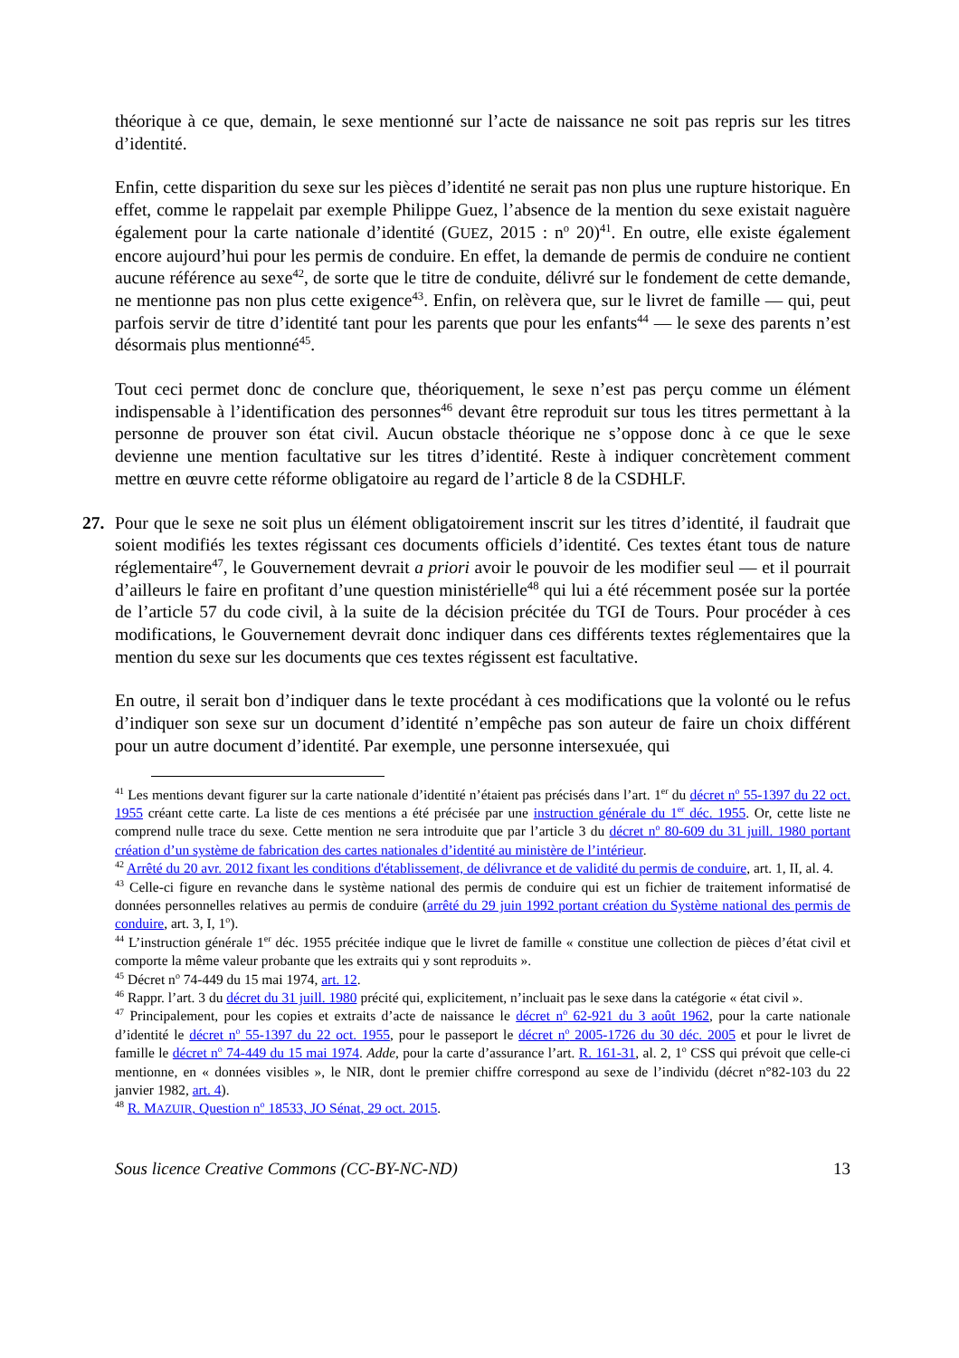théorique à ce que, demain, le sexe mentionné sur l’acte de naissance ne soit pas repris sur les titres d’identité.
Enfin, cette disparition du sexe sur les pièces d’identité ne serait pas non plus une rupture historique. En effet, comme le rappelait par exemple Philippe Guez, l’absence de la mention du sexe existait naguère également pour la carte nationale d’identité (GUEZ, 2015 : n<sup>o</sup> 20)<sup>41</sup>. En outre, elle existe également encore aujourd’hui pour les permis de conduire. En effet, la demande de permis de conduire ne contient aucune référence au sexe<sup>42</sup>, de sorte que le titre de conduite, délivré sur le fondement de cette demande, ne mentionne pas non plus cette exigence<sup>43</sup>. Enfin, on relèvera que, sur le livret de famille — qui, peut parfois servir de titre d’identité tant pour les parents que pour les enfants<sup>44</sup> — le sexe des parents n’est désormais plus mentionné<sup>45</sup>.
Tout ceci permet donc de conclure que, théoriquement, le sexe n’est pas perçu comme un élément indispensable à l’identification des personnes<sup>46</sup> devant être reproduit sur tous les titres permettant à la personne de prouver son état civil. Aucun obstacle théorique ne s’oppose donc à ce que le sexe devienne une mention facultative sur les titres d’identité. Reste à indiquer concrètement comment mettre en œuvre cette réforme obligatoire au regard de l’article 8 de la CSDHLF.
27. Pour que le sexe ne soit plus un élément obligatoirement inscrit sur les titres d’identité, il faudrait que soient modifiés les textes régissant ces documents officiels d’identité. Ces textes étant tous de nature réglementaire<sup>47</sup>, le Gouvernement devrait a priori avoir le pouvoir de les modifier seul — et il pourrait d’ailleurs le faire en profitant d’une question ministérielle<sup>48</sup> qui lui a été récemment posée sur la portée de l’article 57 du code civil, à la suite de la décision précitée du TGI de Tours. Pour procéder à ces modifications, le Gouvernement devrait donc indiquer dans ces différents textes réglementaires que la mention du sexe sur les documents que ces textes régissent est facultative.
En outre, il serait bon d’indiquer dans le texte procédant à ces modifications que la volonté ou le refus d’indiquer son sexe sur un document d’identité n’empêche pas son auteur de faire un choix différent pour un autre document d’identité. Par exemple, une personne intersexuée, qui
<sup>41</sup> Les mentions devant figurer sur la carte nationale d’identité n’étaient pas précisés dans l’art. 1<sup>er</sup> du décret n<sup>o</sup> 55-1397 du 22 oct. 1955 créant cette carte. La liste de ces mentions a été précisée par une instruction générale du 1<sup>er</sup> déc. 1955. Or, cette liste ne comprend nulle trace du sexe. Cette mention ne sera introduite que par l’article 3 du décret n<sup>o</sup> 80-609 du 31 juill. 1980 portant création d’un système de fabrication des cartes nationales d’identité au ministère de l’intérieur.
<sup>42</sup> Arrêté du 20 avr. 2012 fixant les conditions d'établissement, de délivrance et de validité du permis de conduire, art. 1, II, al. 4.
<sup>43</sup> Celle-ci figure en revanche dans le système national des permis de conduire qui est un fichier de traitement informatisé de données personnelles relatives au permis de conduire (arrêté du 29 juin 1992 portant création du Système national des permis de conduire, art. 3, I, 1<sup>o</sup>).
<sup>44</sup> L’instruction générale 1<sup>er</sup> déc. 1955 précitée indique que le livret de famille « constitue une collection de pièces d’état civil et comporte la même valeur probante que les extraits qui y sont reproduits ».
<sup>45</sup> Décret n<sup>o</sup> 74-449 du 15 mai 1974, art. 12.
<sup>46</sup> Rappr. l’art. 3 du décret du 31 juill. 1980 précité qui, explicitement, n’incluait pas le sexe dans la catégorie « état civil ».
<sup>47</sup> Principalement, pour les copies et extraits d’acte de naissance le décret n<sup>o</sup> 62-921 du 3 août 1962, pour la carte nationale d’identité le décret n<sup>o</sup> 55-1397 du 22 oct. 1955, pour le passeport le décret n<sup>o</sup> 2005-1726 du 30 déc. 2005 et pour le livret de famille le décret n<sup>o</sup> 74-449 du 15 mai 1974. Adde, pour la carte d’assurance l’art. R. 161-31, al. 2, 1<sup>o</sup> CSS qui prévoit que celle-ci mentionne, en « données visibles », le NIR, dont le premier chiffre correspond au sexe de l’individu (décret n°82-103 du 22 janvier 1982, art. 4).
<sup>48</sup> R. MAZUIR, Question n<sup>o</sup> 18533, JO Sénat, 29 oct. 2015.
Sous licence Creative Commons (CC-BY-NC-ND) 13